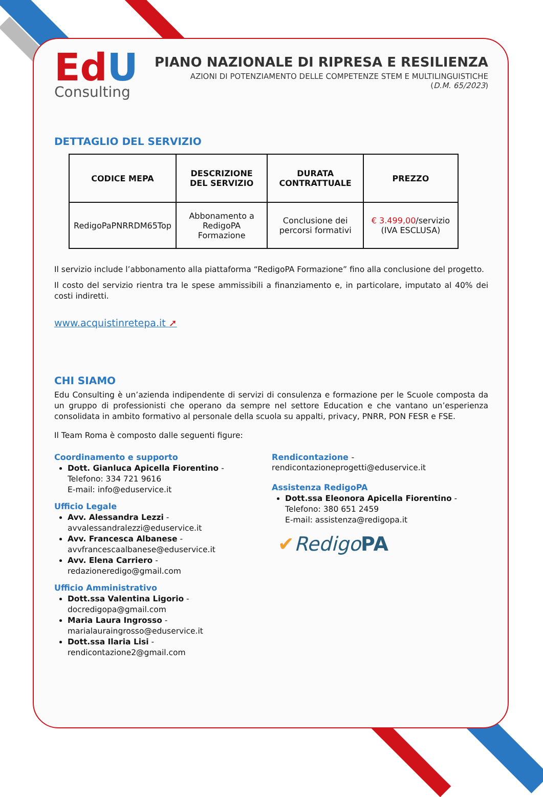Ed U
Consulting
PIANO NAZIONALE DI RIPRESA E RESILIENZA
AZIONI DI POTENZIAMENTO DELLE COMPETENZE STEM E MULTILINGUISTICHE
(D.M. 65/2023)
DETTAGLIO DEL SERVIZIO
| CODICE MEPA | DESCRIZIONE DEL SERVIZIO | DURATA CONTRATTUALE | PREZZO |
| --- | --- | --- | --- |
| RedigoPaPNRRDM65Top | Abbonamento a RedigoPA Formazione | Conclusione dei percorsi formativi | € 3.499,00 /servizio (IVA ESCLUSA) |
Il servizio include l’abbonamento alla piattaforma “RedigoPA Formazione” fino alla conclusione del progetto.
Il costo del servizio rientra tra le spese ammissibili a finanziamento e, in particolare, imputato al 40% dei costi indiretti.
www.acquistinretepa.it ➚
CHI SIAMO
Edu Consulting è un’azienda indipendente di servizi di consulenza e formazione per le Scuole composta da un gruppo di professionisti che operano da sempre nel settore Education e che vantano un’esperienza consolidata in ambito formativo al personale della scuola su appalti, privacy, PNRR, PON FESR e FSE.
Il Team Roma è composto dalle seguenti figure:
Coordinamento e supporto
Dott. Gianluca Apicella Fiorentino -
Telefono: 334 721 9616
E-mail: info@eduservice.it
Ufficio Legale
Avv. Alessandra Lezzi - avvalessandralezzi@eduservice.it
Avv. Francesca Albanese - avvfrancescaalbanese@eduservice.it
Avv. Elena Carriero - redazioneredigo@gmail.com
Ufficio Amministrativo
Dott.ssa Valentina Ligorio - docredigopa@gmail.com
Maria Laura Ingrosso - marialauraingrosso@eduservice.it
Dott.ssa Ilaria Lisi - rendicontazione2@gmail.com
Rendicontazione -
rendicontazioneprogetti@eduservice.it
Assistenza RedigoPA
Dott.ssa Eleonora Apicella Fiorentino -
Telefono: 380 651 2459
E-mail: assistenza@redigopa.it
✔Redigo PA